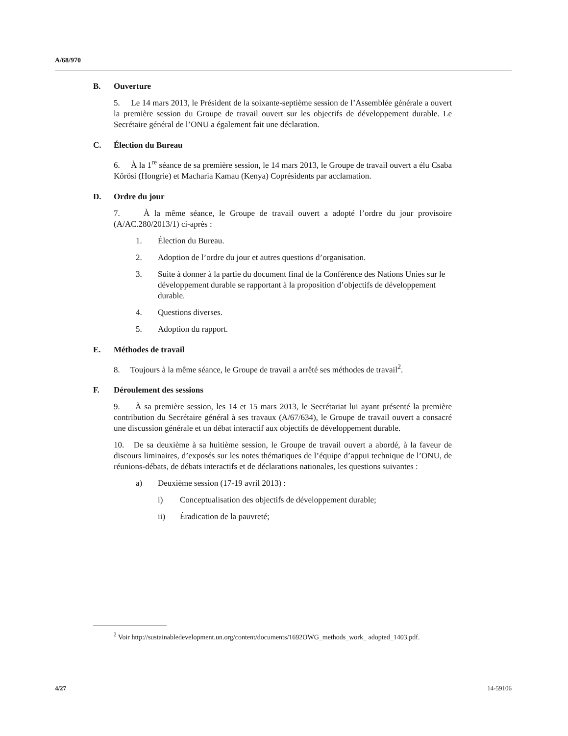A/68/970
B. Ouverture
5. Le 14 mars 2013, le Président de la soixante-septième session de l’Assemblée générale a ouvert la première session du Groupe de travail ouvert sur les objectifs de développement durable. Le Secrétaire général de l’ONU a également fait une déclaration.
C. Élection du Bureau
6. À la 1<sup>re</sup> séance de sa première session, le 14 mars 2013, le Groupe de travail ouvert a élu Csaba Kőrösi (Hongrie) et Macharia Kamau (Kenya) Coprésidents par acclamation.
D. Ordre du jour
7. À la même séance, le Groupe de travail ouvert a adopté l’ordre du jour provisoire (A/AC.280/2013/1) ci-après :
1. Élection du Bureau.
2. Adoption de l’ordre du jour et autres questions d’organisation.
3. Suite à donner à la partie du document final de la Conférence des Nations Unies sur le développement durable se rapportant à la proposition d’objectifs de développement durable.
4. Questions diverses.
5. Adoption du rapport.
E. Méthodes de travail
8. Toujours à la même séance, le Groupe de travail a arrêté ses méthodes de travail<sup>2</sup>.
F. Déroulement des sessions
9. À sa première session, les 14 et 15 mars 2013, le Secrétariat lui ayant présenté la première contribution du Secrétaire général à ses travaux (A/67/634), le Groupe de travail ouvert a consacré une discussion générale et un débat interactif aux objectifs de développement durable.
10. De sa deuxième à sa huitième session, le Groupe de travail ouvert a abordé, à la faveur de discours liminaires, d’exposés sur les notes thématiques de l’équipe d’appui technique de l’ONU, de réunions-débats, de débats interactifs et de déclarations nationales, les questions suivantes :
a) Deuxième session (17-19 avril 2013) :
i) Conceptualisation des objectifs de développement durable;
ii) Éradication de la pauvreté;
<sup>2</sup> Voir http://sustainabledevelopment.un.org/content/documents/1692OWG_methods_work_ adopted_1403.pdf.
4/27 14-59106